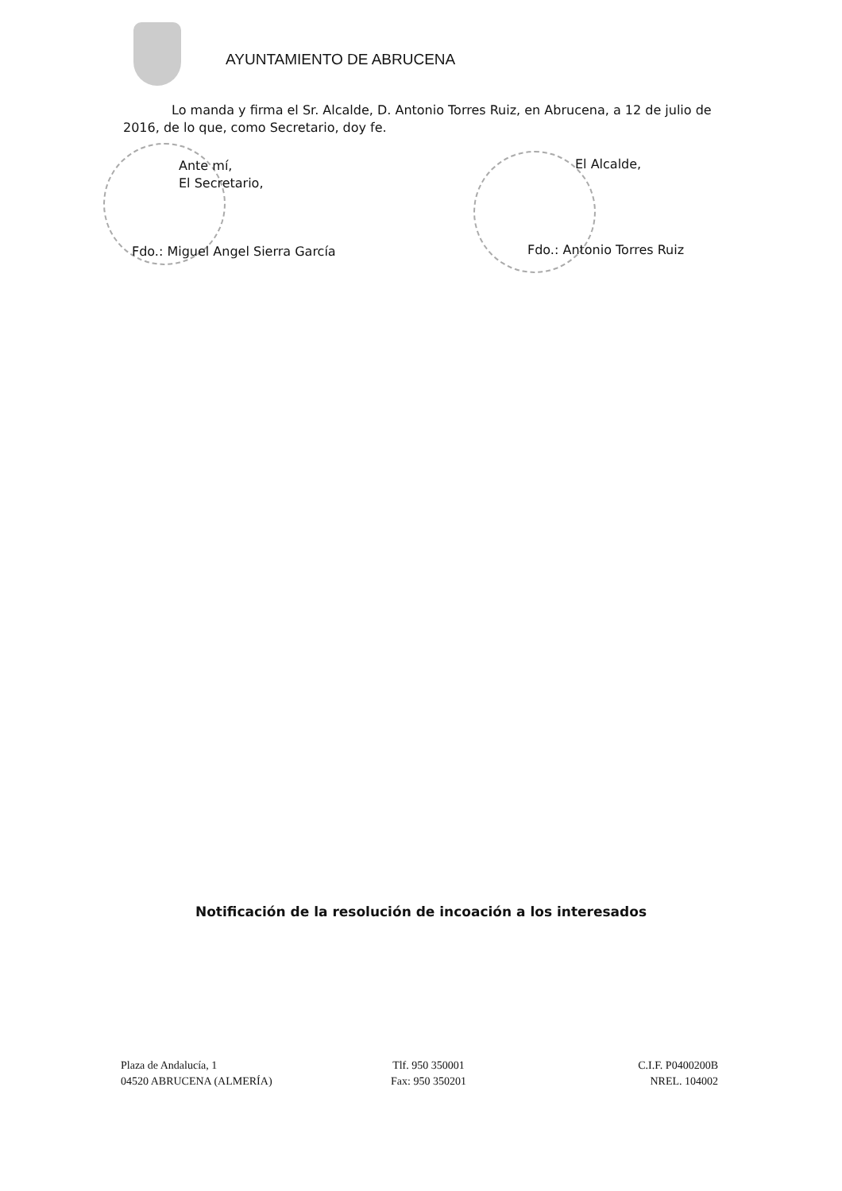AYUNTAMIENTO DE ABRUCENA
Lo manda y firma el Sr. Alcalde, D. Antonio Torres Ruiz, en Abrucena, a 12 de julio de 2016, de lo que, como Secretario, doy fe.
Ante mí,
El Secretario,
Fdo.: Miguel Angel Sierra García
El Alcalde,
Fdo.: Antonio Torres Ruiz
Notificación de la resolución de incoación a los interesados
Plaza de Andalucía, 1
04520 ABRUCENA (ALMERÍA)
Tlf. 950 350001
Fax: 950 350201
C.I.F. P0400200B
NREL. 104002